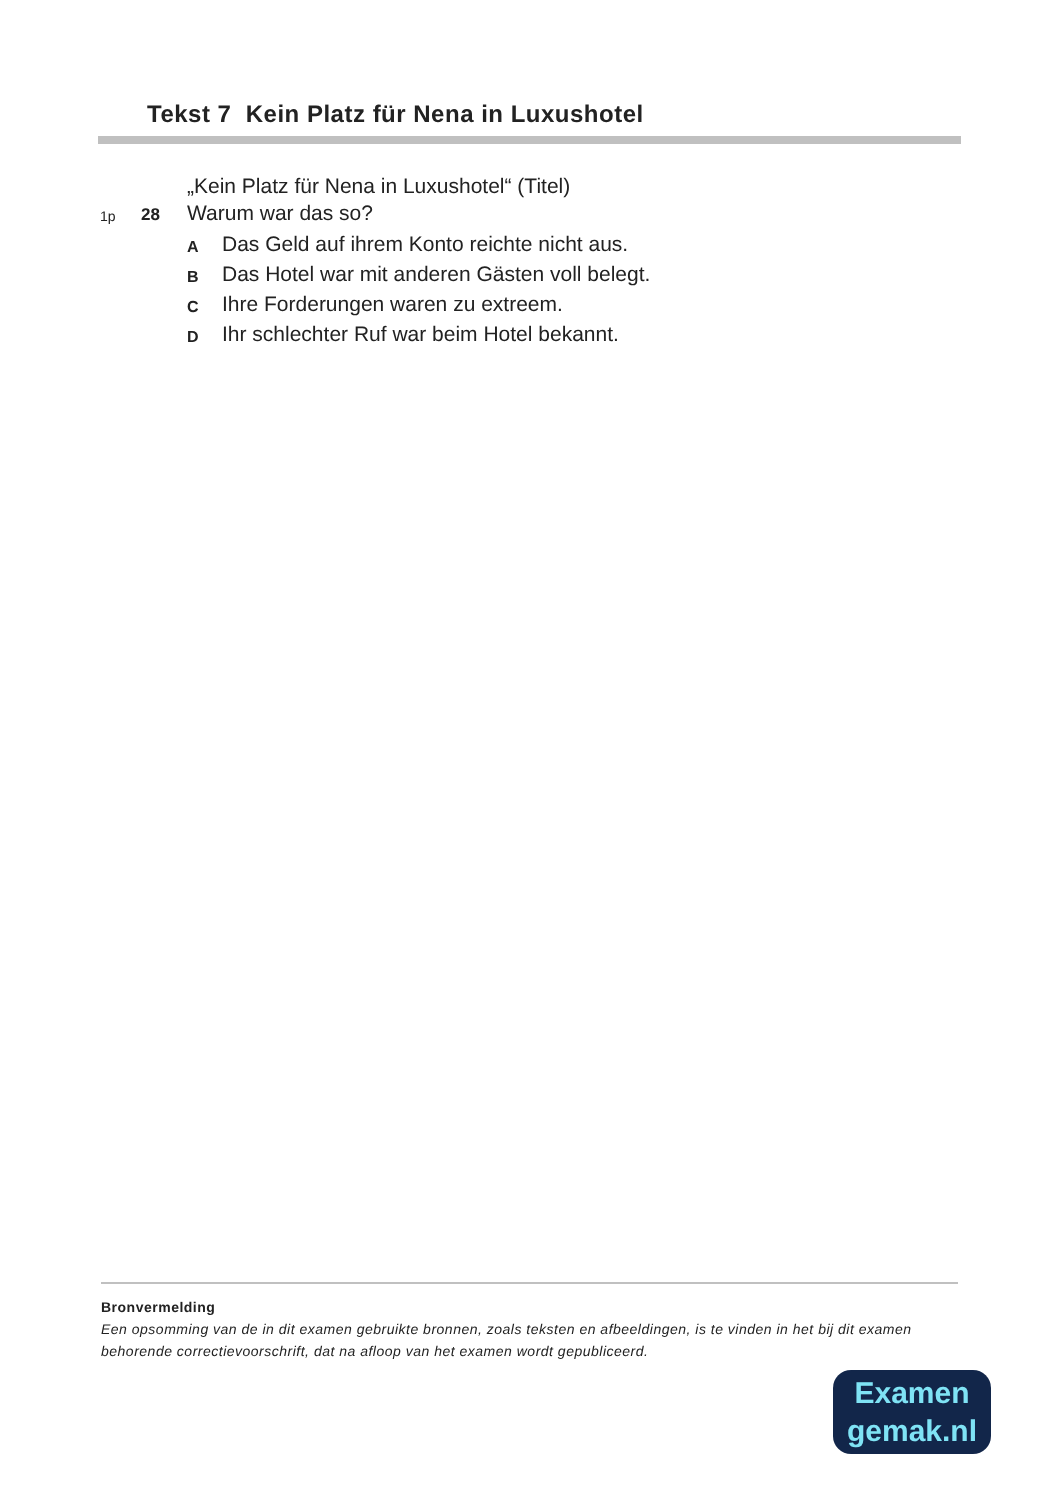Tekst 7 Kein Platz für Nena in Luxushotel
„Kein Platz für Nena in Luxushotel“ (Titel)
1p 28 Warum war das so?
A Das Geld auf ihrem Konto reichte nicht aus.
B Das Hotel war mit anderen Gästen voll belegt.
C Ihre Forderungen waren zu extreem.
D Ihr schlechter Ruf war beim Hotel bekannt.
Bronvermelding
Een opsomming van de in dit examen gebruikte bronnen, zoals teksten en afbeeldingen, is te vinden in het bij dit examen behorende correctievoorschrift, dat na afloop van het examen wordt gepubliceerd.
Examen
gemak.nl